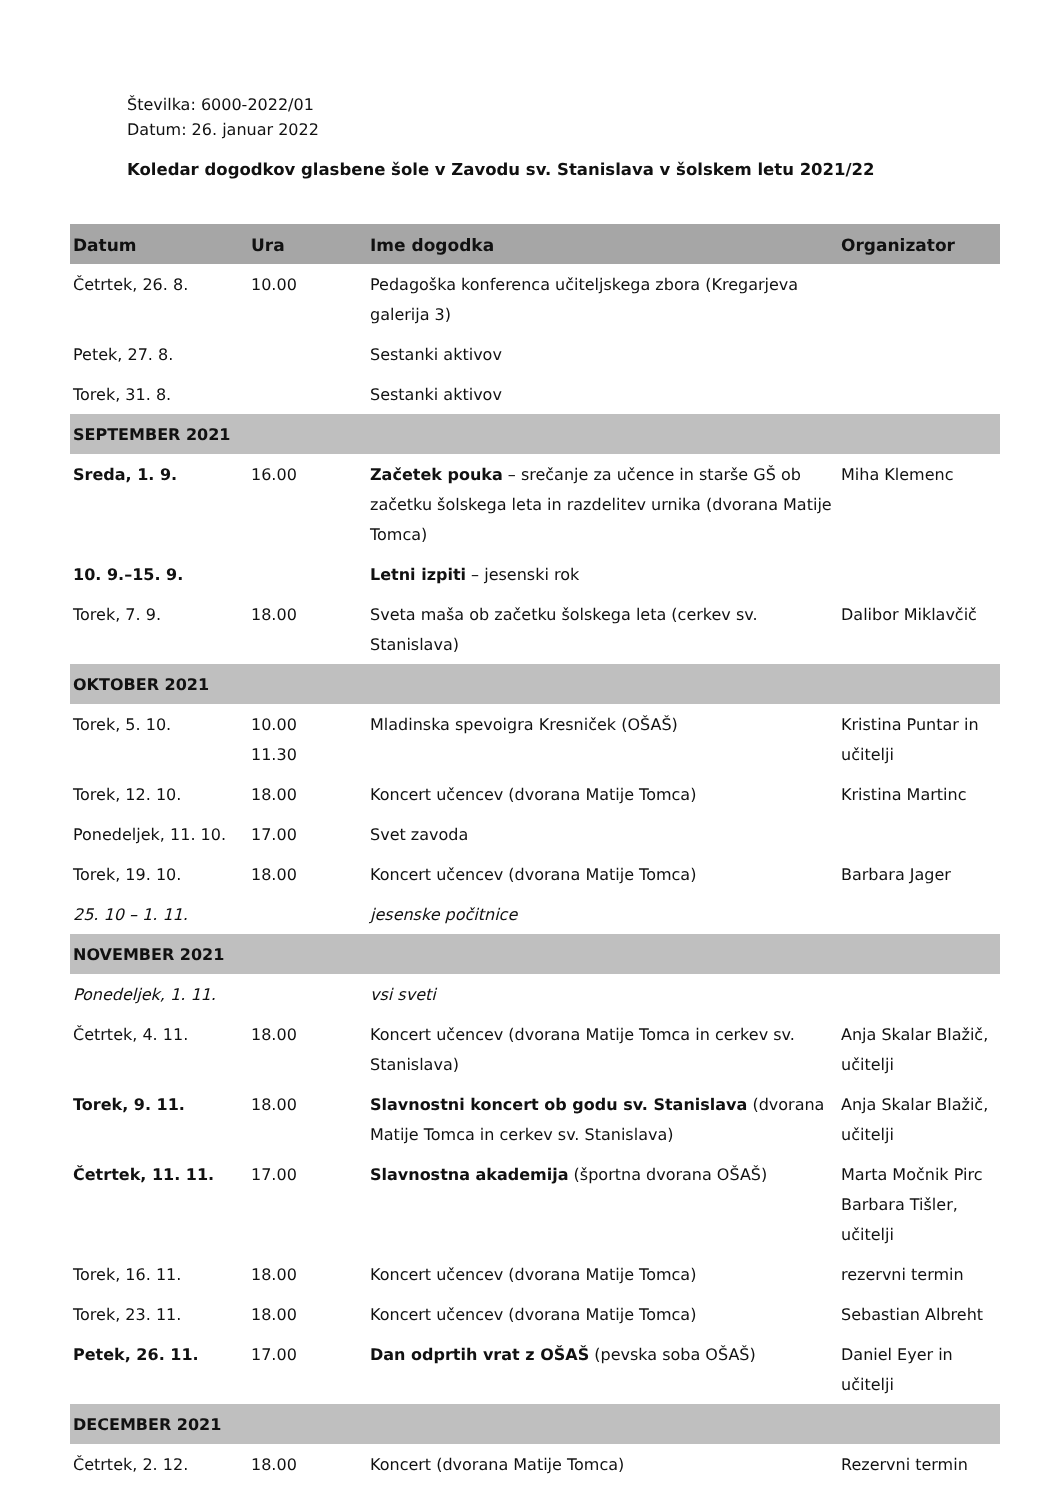Številka: 6000-2022/01
Datum: 26. januar 2022
Koledar dogodkov glasbene šole v Zavodu sv. Stanislava v šolskem letu 2021/22
| Datum | Ura | Ime dogodka | Organizator |
| --- | --- | --- | --- |
| Četrtek, 26. 8. | 10.00 | Pedagoška konferenca učiteljskega zbora (Kregarjeva galerija 3) | |
| Petek, 27. 8. | | Sestanki aktivov | |
| Torek, 31. 8. | | Sestanki aktivov | |
| SEPTEMBER 2021 | | | |
| Sreda, 1. 9. | 16.00 | Začetek pouka – srečanje za učence in starše GŠ ob začetku šolskega leta in razdelitev urnika (dvorana Matije Tomca) | Miha Klemenc |
| 10. 9.–15. 9. | | Letni izpiti – jesenski rok | |
| Torek, 7. 9. | 18.00 | Sveta maša ob začetku šolskega leta (cerkev sv. Stanislava) | Dalibor Miklavčič |
| OKTOBER 2021 | | | |
| Torek, 5. 10. | 10.00 11.30 | Mladinska spevoigra Kresniček (OŠAŠ) | Kristina Puntar in učitelji |
| Torek, 12. 10. | 18.00 | Koncert učencev (dvorana Matije Tomca) | Kristina Martinc |
| Ponedeljek, 11. 10. | 17.00 | Svet zavoda | |
| Torek, 19. 10. | 18.00 | Koncert učencev (dvorana Matije Tomca) | Barbara Jager |
| 25. 10 – 1. 11. | | jesenske počitnice | |
| NOVEMBER 2021 | | | |
| Ponedeljek, 1. 11. | | vsi sveti | |
| Četrtek, 4. 11. | 18.00 | Koncert učencev (dvorana Matije Tomca in cerkev sv. Stanislava) | Anja Skalar Blažič, učitelji |
| Torek, 9. 11. | 18.00 | Slavnostni koncert ob godu sv. Stanislava (dvorana Matije Tomca in cerkev sv. Stanislava) | Anja Skalar Blažič, učitelji |
| Četrtek, 11. 11. | 17.00 | Slavnostna akademija (športna dvorana OŠAŠ) | Marta Močnik Pirc Barbara Tišler, učitelji |
| Torek, 16. 11. | 18.00 | Koncert učencev (dvorana Matije Tomca) | rezervni termin |
| Torek, 23. 11. | 18.00 | Koncert učencev (dvorana Matije Tomca) | Sebastian Albreht |
| Petek, 26. 11. | 17.00 | Dan odprtih vrat z OŠAŠ (pevska soba OŠAŠ) | Daniel Eyer in učitelji |
| DECEMBER 2021 | | | |
| Četrtek, 2. 12. | 18.00 | Koncert (dvorana Matije Tomca) | Rezervni termin |